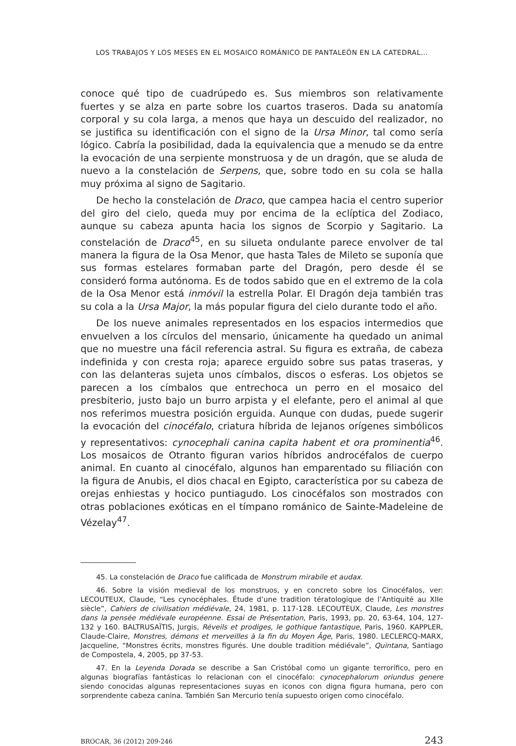LOS TRABAJOS Y LOS MESES EN EL MOSAICO ROMÁNICO DE PANTALEÓN EN LA CATEDRAL...
conoce qué tipo de cuadrúpedo es. Sus miembros son relativamente fuertes y se alza en parte sobre los cuartos traseros. Dada su anatomía corporal y su cola larga, a menos que haya un descuido del realizador, no se justifica su identificación con el signo de la Ursa Minor, tal como sería lógico. Cabría la posibilidad, dada la equivalencia que a menudo se da entre la evocación de una serpiente monstruosa y de un dragón, que se aluda de nuevo a la constelación de Serpens, que, sobre todo en su cola se halla muy próxima al signo de Sagitario.
De hecho la constelación de Draco, que campea hacia el centro superior del giro del cielo, queda muy por encima de la eclíptica del Zodiaco, aunque su cabeza apunta hacia los signos de Scorpio y Sagitario. La constelación de Draco<sup>45</sup>, en su silueta ondulante parece envolver de tal manera la figura de la Osa Menor, que hasta Tales de Mileto se suponía que sus formas estelares formaban parte del Dragón, pero desde él se consideró forma autónoma. Es de todos sabido que en el extremo de la cola de la Osa Menor está inmóvil la estrella Polar. El Dragón deja también tras su cola a la Ursa Major, la más popular figura del cielo durante todo el año.
De los nueve animales representados en los espacios intermedios que envuelven a los círculos del mensario, únicamente ha quedado un animal que no muestre una fácil referencia astral. Su figura es extraña, de cabeza indefinida y con cresta roja; aparece erguido sobre sus patas traseras, y con las delanteras sujeta unos címbalos, discos o esferas. Los objetos se parecen a los címbalos que entrechoca un perro en el mosaico del presbiterio, justo bajo un burro arpista y el elefante, pero el animal al que nos referimos muestra posición erguida. Aunque con dudas, puede sugerir la evocación del cinocéfalo, criatura híbrida de lejanos orígenes simbólicos y representativos: cynocephali canina capita habent et ora prominentia<sup>46</sup>. Los mosaicos de Otranto figuran varios híbridos androcéfalos de cuerpo animal. En cuanto al cinocéfalo, algunos han emparentado su filiación con la figura de Anubis, el dios chacal en Egipto, característica por su cabeza de orejas enhiestas y hocico puntiagudo. Los cinocéfalos son mostrados con otras poblaciones exóticas en el tímpano románico de Sainte-Madeleine de Vézelay<sup>47</sup>.
45. La constelación de Draco fue calificada de Monstrum mirabile et audax.
46. Sobre la visión medieval de los monstruos, y en concreto sobre los Cinocéfalos, ver: LECOUTEUX, Claude, “Les cynocéphales. Étude d’une tradition tératologique de l’Antiquité au XIIe siècle”, Cahiers de civilisation médiévale, 24, 1981, p. 117-128. LECOUTEUX, Claude, Les monstres dans la pensée médiévale européenne. Essai de Présentation, Paris, 1993, pp. 20, 63-64, 104, 127-132 y 160. BALTRUSAÏTIS, Jurgis, Réveils et prodiges, le gothique fantastique, Paris, 1960. KAPPLER, Claude-Claire, Monstres, démons et merveilles à la fin du Moyen Âge, Paris, 1980. LECLERCQ-MARX, Jacqueline, “Monstres écrits, monstres figurés. Une double tradition médiévale”, Quintana, Santiago de Compostela, 4, 2005, pp 37-53.
47. En la Leyenda Dorada se describe a San Cristóbal como un gigante terrorífico, pero en algunas biografías fantásticas lo relacionan con el cinocéfalo: cynocephalorum oriundus genere siendo conocidas algunas representaciones suyas en iconos con digna figura humana, pero con sorprendente cabeza canina. También San Mercurio tenía supuesto origen como cinocéfalo.
BROCAR, 36 (2012) 209-246 243